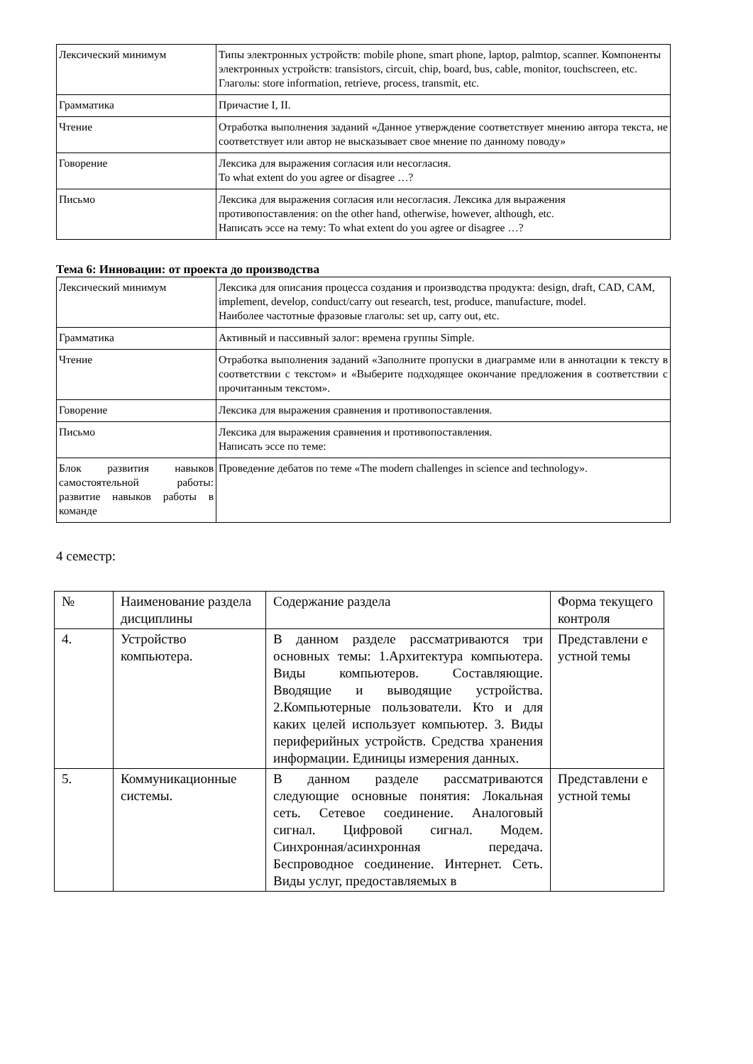| Лексический минимум | Типы электронных устройств: mobile phone, smart phone, laptop, palmtop, scanner. Компоненты электронных устройств: transistors, circuit, chip, board, bus, cable, monitor, touchscreen, etc. Глаголы: store information, retrieve, process, transmit, etc. |
| Грамматика | Причастие I, II. |
| Чтение | Отработка выполнения заданий «Данное утверждение соответствует мнению автора текста, не соответствует или автор не высказывает свое мнение по данному поводу» |
| Говорение | Лексика для выражения согласия или несогласия. To what extent do you agree or disagree …? |
| Письмо | Лексика для выражения согласия или несогласия. Лексика для выражения противопоставления: on the other hand, otherwise, however, although, etc. Написать эссе на тему: To what extent do you agree or disagree …? |
Тема 6: Инновации: от проекта до производства
| Лексический минимум | Лексика для описания процесса создания и производства продукта: design, draft, CAD, CAM, implement, develop, conduct/carry out research, test, produce, manufacture, model. Наиболее частотные фразовые глаголы: set up, carry out, etc. |
| Грамматика | Активный и пассивный залог: времена группы Simple. |
| Чтение | Отработка выполнения заданий «Заполните пропуски в диаграмме или в аннотации к тексту в соответствии с текстом» и «Выберите подходящее окончание предложения в соответствии с прочитанным текстом». |
| Говорение | Лексика для выражения сравнения и противопоставления. |
| Письмо | Лексика для выражения сравнения и противопоставления. Написать эссе по теме: |
| Блок развития навыков самостоятельной работы: развитие навыков работы в команде | Проведение дебатов по теме «The modern challenges in science and technology». |
4 семестр:
| № | Наименование раздела дисциплины | Содержание раздела | Форма текущего контроля |
| 4. | Устройство компьютера. | В данном разделе рассматриваются три основных темы: 1.Архитектура компьютера. Виды компьютеров. Составляющие. Вводящие и выводящие устройства. 2.Компьютерные пользователи. Кто и для каких целей использует компьютер. 3. Виды периферийных устройств. Средства хранения информации. Единицы измерения данных. | Представлени е устной темы |
| 5. | Коммуникационные системы. | В данном разделе рассматриваются следующие основные понятия: Локальная сеть. Сетевое соединение. Аналоговый сигнал. Цифровой сигнал. Модем. Синхронная/асинхронная передача. Беспроводное соединение. Интернет. Сеть. Виды услуг, предоставляемых в | Представлени е устной темы |